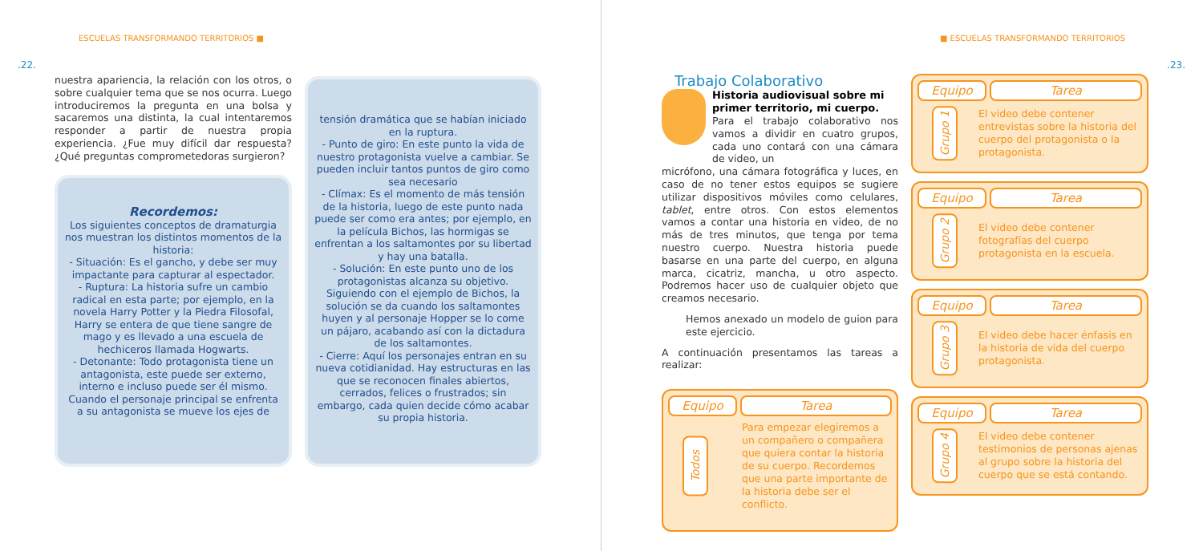ESCUELAS TRANSFORMANDO TERRITORIOS ■
.22.
nuestra apariencia, la relación con los otros, o sobre cualquier tema que se nos ocurra. Luego introduciremos la pregunta en una bolsa y sacaremos una distinta, la cual intentaremos responder a partir de nuestra propia experiencia. ¿Fue muy difícil dar respuesta? ¿Qué preguntas comprometedoras surgieron?
Recordemos:
Los siguientes conceptos de dramaturgia nos muestran los distintos momentos de la historia:
- Situación: Es el gancho, y debe ser muy impactante para capturar al espectador.
- Ruptura: La historia sufre un cambio radical en esta parte; por ejemplo, en la novela Harry Potter y la Piedra Filosofal, Harry se entera de que tiene sangre de mago y es llevado a una escuela de hechiceros llamada Hogwarts.
- Detonante: Todo protagonista tiene un antagonista, este puede ser externo, interno e incluso puede ser él mismo. Cuando el personaje principal se enfrenta a su antagonista se mueve los ejes de
tensión dramática que se habían iniciado en la ruptura.
- Punto de giro: En este punto la vida de nuestro protagonista vuelve a cambiar. Se pueden incluir tantos puntos de giro como sea necesario
- Clímax: Es el momento de más tensión de la historia, luego de este punto nada puede ser como era antes; por ejemplo, en la película Bichos, las hormigas se enfrentan a los saltamontes por su libertad y hay una batalla.
- Solución: En este punto uno de los protagonistas alcanza su objetivo. Siguiendo con el ejemplo de Bichos, la solución se da cuando los saltamontes huyen y al personaje Hopper se lo come un pájaro, acabando así con la dictadura de los saltamontes.
- Cierre: Aquí los personajes entran en su nueva cotidianidad. Hay estructuras en las que se reconocen finales abiertos, cerrados, felices o frustrados; sin embargo, cada quien decide cómo acabar su propia historia.
■ ESCUELAS TRANSFORMANDO TERRITORIOS
.23.
Trabajo Colaborativo
Historia audiovisual sobre mi primer territorio, mi cuerpo.
Para el trabajo colaborativo nos vamos a dividir en cuatro grupos, cada uno contará con una cámara de video, un
micrófono, una cámara fotográfica y luces, en caso de no tener estos equipos se sugiere utilizar dispositivos móviles como celulares, tablet, entre otros. Con estos elementos vamos a contar una historia en video, de no más de tres minutos, que tenga por tema nuestro cuerpo. Nuestra historia puede basarse en una parte del cuerpo, en alguna marca, cicatriz, mancha, u otro aspecto. Podremos hacer uso de cualquier objeto que creamos necesario.
Hemos anexado un modelo de guion para este ejercicio.
A continuación presentamos las tareas a realizar:
Equipo Tarea
Todos
Para empezar elegiremos a un compañero o compañera que quiera contar la historia de su cuerpo. Recordemos que una parte importante de la historia debe ser el conflicto.
Equipo Tarea
Grupo 1
El video debe contener entrevistas sobre la historia del cuerpo del protagonista o la protagonista.
Equipo Tarea
Grupo 2
El video debe contener fotografías del cuerpo protagonista en la escuela.
Equipo Tarea
Grupo 3
El video debe hacer énfasis en la historia de vida del cuerpo protagonista.
Equipo Tarea
Grupo 4
El video debe contener testimonios de personas ajenas al grupo sobre la historia del cuerpo que se está contando.